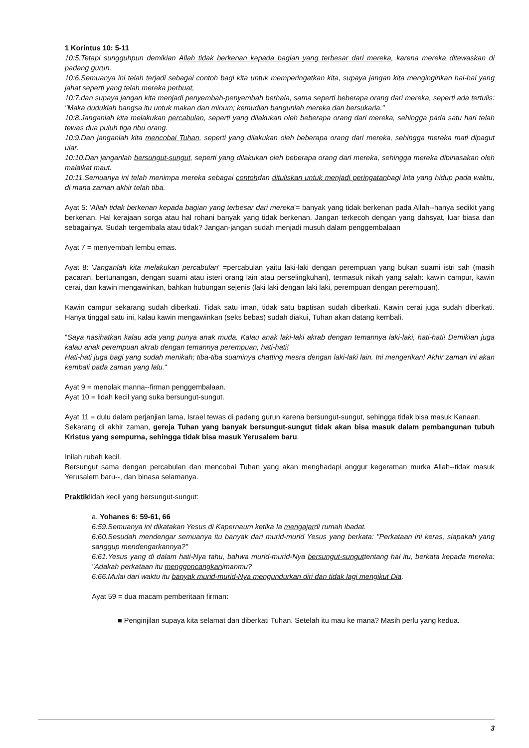1 Korintus 10: 5-11
10:5.Tetapi sungguhpun demikian Allah tidak berkenan kepada bagian yang terbesar dari mereka, karena mereka ditewaskan di padang gurun.
10:6.Semuanya ini telah terjadi sebagai contoh bagi kita untuk memperingatkan kita, supaya jangan kita menginginkan hal-hal yang jahat seperti yang telah mereka perbuat,
10:7.dan supaya jangan kita menjadi penyembah-penyembah berhala, sama seperti beberapa orang dari mereka, seperti ada tertulis: "Maka duduklah bangsa itu untuk makan dan minum; kemudian bangunlah mereka dan bersukaria."
10:8.Janganlah kita melakukan percabulan, seperti yang dilakukan oleh beberapa orang dari mereka, sehingga pada satu hari telah tewas dua puluh tiga ribu orang.
10:9.Dan janganlah kita mencobai Tuhan, seperti yang dilakukan oleh beberapa orang dari mereka, sehingga mereka mati dipagut ular.
10:10.Dan janganlah bersungut-sungut, seperti yang dilakukan oleh beberapa orang dari mereka, sehingga mereka dibinasakan oleh malaikat maut.
10:11.Semuanya ini telah menimpa mereka sebagai contohdan dituliskan untuk menjadi peringatanbagi kita yang hidup pada waktu, di mana zaman akhir telah tiba.
Ayat 5: 'Allah tidak berkenan kepada bagian yang terbesar dari mereka'= banyak yang tidak berkenan pada Allah--hanya sedikit yang berkenan. Hal kerajaan sorga atau hal rohani banyak yang tidak berkenan. Jangan terkecoh dengan yang dahsyat, luar biasa dan sebagainya. Sudah tergembala atau tidak? Jangan-jangan sudah menjadi musuh dalam penggembalaan
Ayat 7 = menyembah lembu emas.
Ayat 8: 'Janganlah kita melakukan percabulan' =percabulan yaitu laki-laki dengan perempuan yang bukan suami istri sah (masih pacaran, bertunangan, dengan suami atau isteri orang lain atau perselingkuhan), termasuk nikah yang salah: kawin campur, kawin cerai, dan kawin mengawinkan, bahkan hubungan sejenis (laki laki dengan laki laki, perempuan dengan perempuan).
Kawin campur sekarang sudah diberkati. Tidak satu iman, tidak satu baptisan sudah diberkati. Kawin cerai juga sudah diberkati. Hanya tinggal satu ini, kalau kawin mengawinkan (seks bebas) sudah diakui, Tuhan akan datang kembali.
"Saya nasihatkan kalau ada yang punya anak muda. Kalau anak laki-laki akrab dengan temannya laki-laki, hati-hati! Demikian juga kalau anak perempuan akrab dengan temannya perempuan, hati-hati!
Hati-hati juga bagi yang sudah menikah; tiba-tiba suaminya chatting mesra dengan laki-laki lain. Ini mengerikan! Akhir zaman ini akan kembali pada zaman yang lalu."
Ayat 9 = menolak manna--firman penggembalaan.
Ayat 10 = lidah kecil yang suka bersungut-sungut.
Ayat 11 = dulu dalam perjanjian lama, Israel tewas di padang gurun karena bersungut-sungut, sehingga tidak bisa masuk Kanaan.
Sekarang di akhir zaman, gereja Tuhan yang banyak bersungut-sungut tidak akan bisa masuk dalam pembangunan tubuh Kristus yang sempurna, sehingga tidak bisa masuk Yerusalem baru.
Inilah rubah kecil.
Bersungut sama dengan percabulan dan mencobai Tuhan yang akan menghadapi anggur kegeraman murka Allah--tidak masuk Yerusalem baru--, dan binasa selamanya.
Praktiklidah kecil yang bersungut-sungut:
a. Yohanes 6: 59-61, 66
6:59.Semuanya ini dikatakan Yesus di Kapernaum ketika Ia mengajardi rumah ibadat.
6:60.Sesudah mendengar semuanya itu banyak dari murid-murid Yesus yang berkata: "Perkataan ini keras, siapakah yang sanggup mendengarkannya?"
6:61.Yesus yang di dalam hati-Nya tahu, bahwa murid-murid-Nya bersungut-sunguttentang hal itu, berkata kepada mereka: "Adakah perkataan itu menggoncangkanimanmu?
6:66.Mulai dari waktu itu banyak murid-murid-Nya mengundurkan diri dan tidak lagi mengikut Dia.
Ayat 59 = dua macam pemberitaan firman:
■ Penginjilan supaya kita selamat dan diberkati Tuhan. Setelah itu mau ke mana? Masih perlu yang kedua.
3